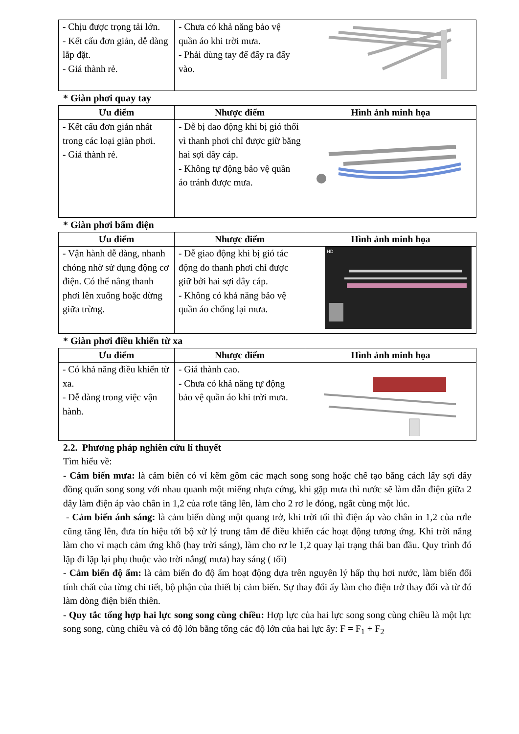| - Chịu được trọng tải lớn. - Kết cấu đơn giản, dễ dàng lắp đặt. - Giá thành rẻ. | - Chưa có khả năng bảo vệ quần áo khi trời mưa. - Phải dùng tay để đẩy ra đẩy vào. | |
* Giàn phơi quay tay
| Ưu điểm | Nhược điểm | Hình ảnh minh họa |
| --- | --- | --- |
| - Kết cấu đơn giản nhất trong các loại giàn phơi. - Giá thành rẻ. | - Dễ bị dao động khi bị gió thổi vì thanh phơi chỉ được giữ bằng hai sợi dây cáp. - Không tự động bảo vệ quần áo tránh được mưa. | |
* Giàn phơi bấm điện
| Ưu điểm | Nhược điểm | Hình ảnh minh họa |
| --- | --- | --- |
| - Vận hành dễ dàng, nhanh chóng nhờ sử dụng động cơ điện. Có thể nâng thanh phơi lên xuống hoặc dừng giữa trừng. | - Dễ giao động khi bị gió tác động do thanh phơi chỉ được giữ bởi hai sợi dây cáp. - Không có khả năng bảo vệ quần áo chống lại mưa. | HD |
* Giàn phơi điều khiển từ xa
| Ưu điểm | Nhược điểm | Hình ảnh minh họa |
| --- | --- | --- |
| - Có khả năng điều khiển từ xa. - Dễ dàng trong việc vận hành. | - Giá thành cao. - Chưa có khả năng tự động bảo vệ quần áo khi trời mưa. | |
2.2. Phương pháp nghiên cứu lí thuyết
Tìm hiểu về:
- Cảm biến mưa: là cảm biến có vỉ kẽm gồm các mạch song song hoặc chế tạo bằng cách lấy sợi dây đồng quấn song song với nhau quanh một miếng nhựa cứng, khi gặp mưa thì nước sẽ làm dẫn điện giữa 2 dây làm điện áp vào chân in 1,2 của rơle tăng lên, làm cho 2 rơ le đóng, ngắt cùng một lúc.
- Cảm biến ánh sáng: là cảm biến dùng một quang trở, khi trời tối thì điện áp vào chân in 1,2 của rơle cũng tăng lên, đưa tín hiệu tới bộ xử lý trung tâm để điều khiển các hoạt động tương ứng. Khi trời nắng làm cho vỉ mạch cảm ứng khô (hay trời sáng), làm cho rơ le 1,2 quay lại trạng thái ban đầu. Quy trình đó lặp đi lặp lại phụ thuộc vào trời nắng( mưa) hay sáng ( tối)
- Cảm biến độ ẩm: là cảm biến đo độ ẩm hoạt động dựa trên nguyên lý hấp thụ hơi nước, làm biến đổi tính chất của từng chi tiết, bộ phận của thiết bị cảm biến. Sự thay đổi ấy làm cho điện trở thay đổi và từ đó làm dòng điện biến thiên.
- Quy tắc tổng hợp hai lực song song cùng chiều: Hợp lực của hai lực song song cùng chiều là một lực song song, cùng chiều và có độ lớn bằng tổng các độ lớn của hai lực ấy: F = F<sub>1</sub> + F<sub>2</sub>